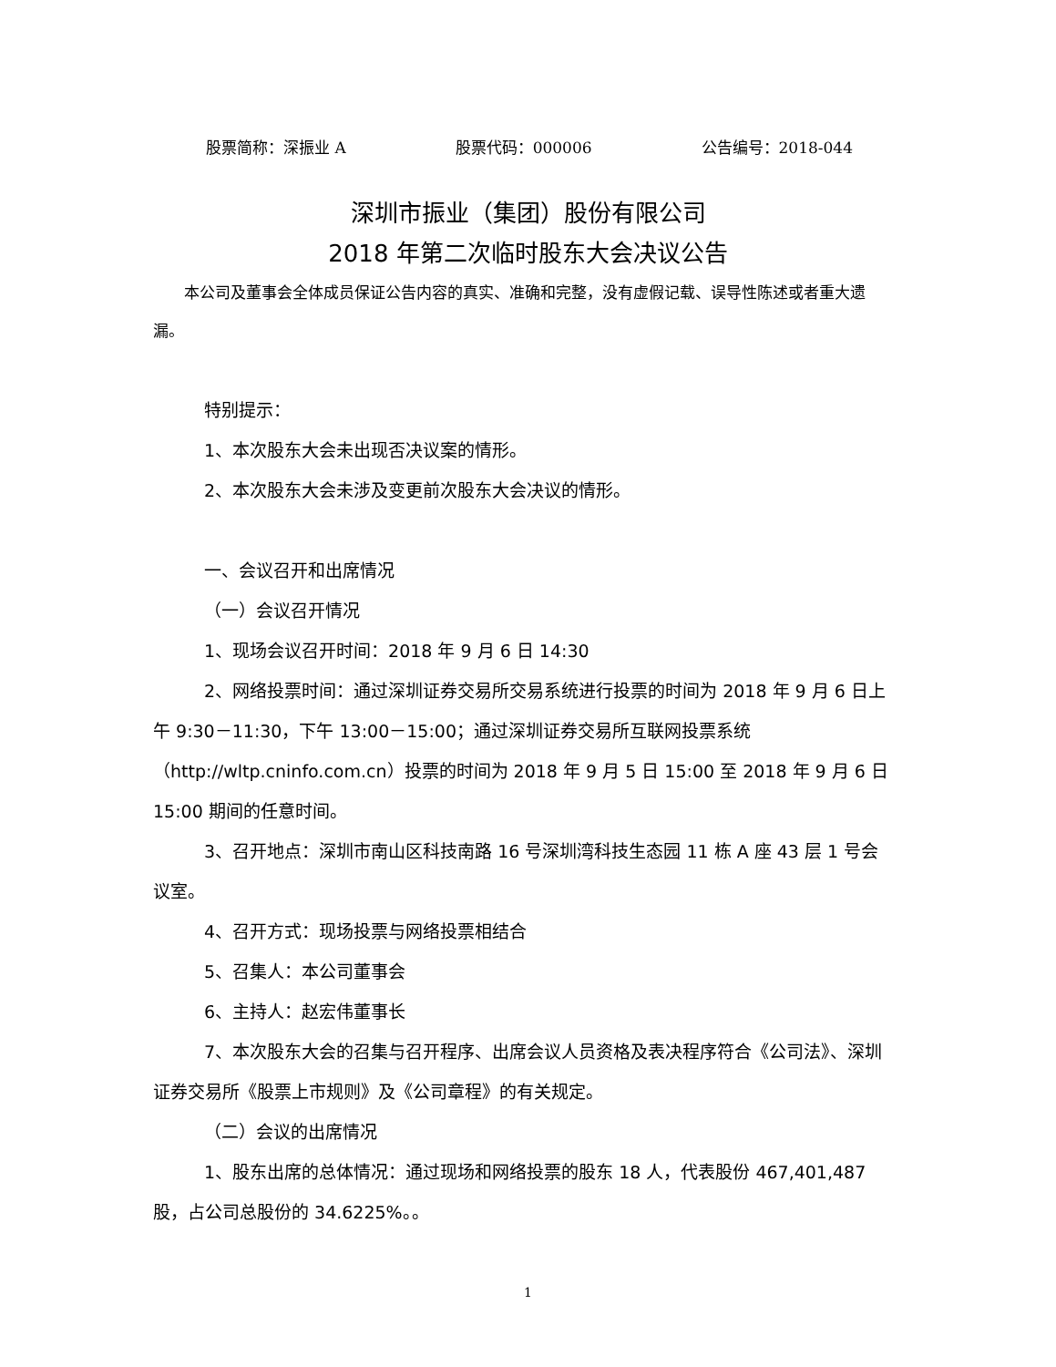股票简称：深振业 A 股票代码：000006 公告编号：2018-044
深圳市振业（集团）股份有限公司
2018 年第二次临时股东大会决议公告
本公司及董事会全体成员保证公告内容的真实、准确和完整，没有虚假记载、误导性陈述或者重大遗漏。
特别提示：
1、本次股东大会未出现否决议案的情形。
2、本次股东大会未涉及变更前次股东大会决议的情形。
一、会议召开和出席情况
（一）会议召开情况
1、现场会议召开时间：2018 年 9 月 6 日 14:30
2、网络投票时间：通过深圳证券交易所交易系统进行投票的时间为 2018 年 9 月 6 日上午 9:30－11:30，下午 13:00－15:00；通过深圳证券交易所互联网投票系统（http://wltp.cninfo.com.cn）投票的时间为 2018 年 9 月 5 日 15:00 至 2018 年 9 月 6 日 15:00 期间的任意时间。
3、召开地点：深圳市南山区科技南路 16 号深圳湾科技生态园 11 栋 A 座 43 层 1 号会议室。
4、召开方式：现场投票与网络投票相结合
5、召集人：本公司董事会
6、主持人：赵宏伟董事长
7、本次股东大会的召集与召开程序、出席会议人员资格及表决程序符合《公司法》、深圳证券交易所《股票上市规则》及《公司章程》的有关规定。
（二）会议的出席情况
1、股东出席的总体情况：通过现场和网络投票的股东 18 人，代表股份 467,401,487 股，占公司总股份的 34.6225%。。
1